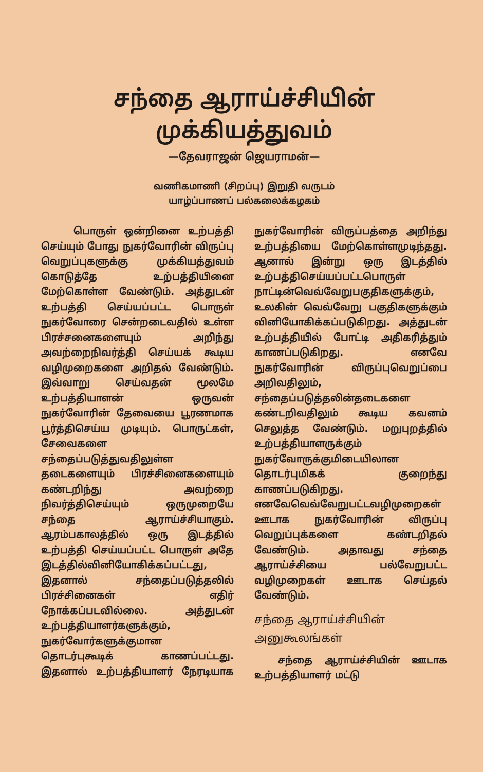சந்தை ஆராய்ச்சியின்
முக்கியத்துவம்
—தேவராஜன் ஜெயராமன்—
வணிகமாணி (சிறப்பு) இறுதி வருடம்
யாழ்ப்பாணப் பல்கலைக்கழகம்
பொருள் ஒன்றினை உற்பத்தி செய்யும் போது நுகர்வோரின் விருப்பு வெறுப்புகளுக்கு முக்கியத்துவம் கொடுத்தே உற்பத்தியினை மேற்கொள்ள வேண்டும். அத்துடன் உற்பத்தி செய்யப்பட்ட பொருள் நுகர்வோரை சென்றடைவதில் உள்ள பிரச்சனைகளையும் அறிந்து அவற்றைநிவர்த்தி செய்யக் கூடிய வழிமுறைகளை அறிதல் வேண்டும். இவ்வாறு செய்வதன் மூலமே உற்பத்தியாளன் ஒருவன் நுகர்வோரின் தேவையை பூரணமாக பூர்த்திசெய்ய முடியும். பொருட்கள், சேவைகளை சந்தைப்படுத்துவதிலுள்ள தடைகளையும் பிரச்சினைகளையும் கண்டறிந்து அவற்றை நிவர்த்திசெய்யும் ஒருமுறையே சந்தை ஆராய்ச்சியாகும். ஆரம்பகாலத்தில் ஒரு இடத்தில் உற்பத்தி செய்யப்பட்ட பொருள் அதே இடத்தில்வினியோகிக்கப்பட்டது, இதனால் சந்தைப்படுத்தலில் பிரச்சினைகள் எதிர் நோக்கப்படவில்லை. அத்துடன் உற்பத்தியாளர்களுக்கும், நுகர்வோர்களுக்குமான தொடர்புகூடிக் காணப்பட்டது. இதனால் உற்பத்தியாளர் நேரடியாக நுகர்வோரின் விருப்பத்தை அறிந்து உற்பத்தியை மேற்கொள்ளமுடிந்தது. ஆனால் இன்று ஒரு இடத்தில் உற்பத்திசெய்யப்பட்டபொருள் நாட்டின்வெவ்வேறுபகுதிகளுக்கும், உலகின் வெவ்வேறு பகுதிகளுக்கும் வினியோகிக்கப்படுகிறது. அத்துடன் உற்பத்தியில் போட்டி அதிகரித்தும் காணப்படுகிறது. எனவே நுகர்வோரின் விருப்புவெறுப்பை அறிவதிலும், சந்தைப்படுத்தலின்தடைகளை கண்டறிவதிலும் கூடிய கவனம் செலுத்த வேண்டும். மறுபுறத்தில் உற்பத்தியாளருக்கும் நுகர்வோருக்குமிடையிலான தொடர்புமிகக் குறைந்து காணப்படுகிறது. எனவேவெவ்வேறுபட்டவழிமுறைகள் ஊடாக நுகர்வோரின் விருப்பு வெறுப்புக்களை கண்டறிதல் வேண்டும். அதாவது சந்தை ஆராய்ச்சியை பல்வேறுபட்ட வழிமுறைகள் ஊடாக செய்தல் வேண்டும்.
சந்தை ஆராய்ச்சியின்
அனுகூலங்கள்
சந்தை ஆராய்ச்சியின் ஊடாக உற்பத்தியாளர் மட்டு